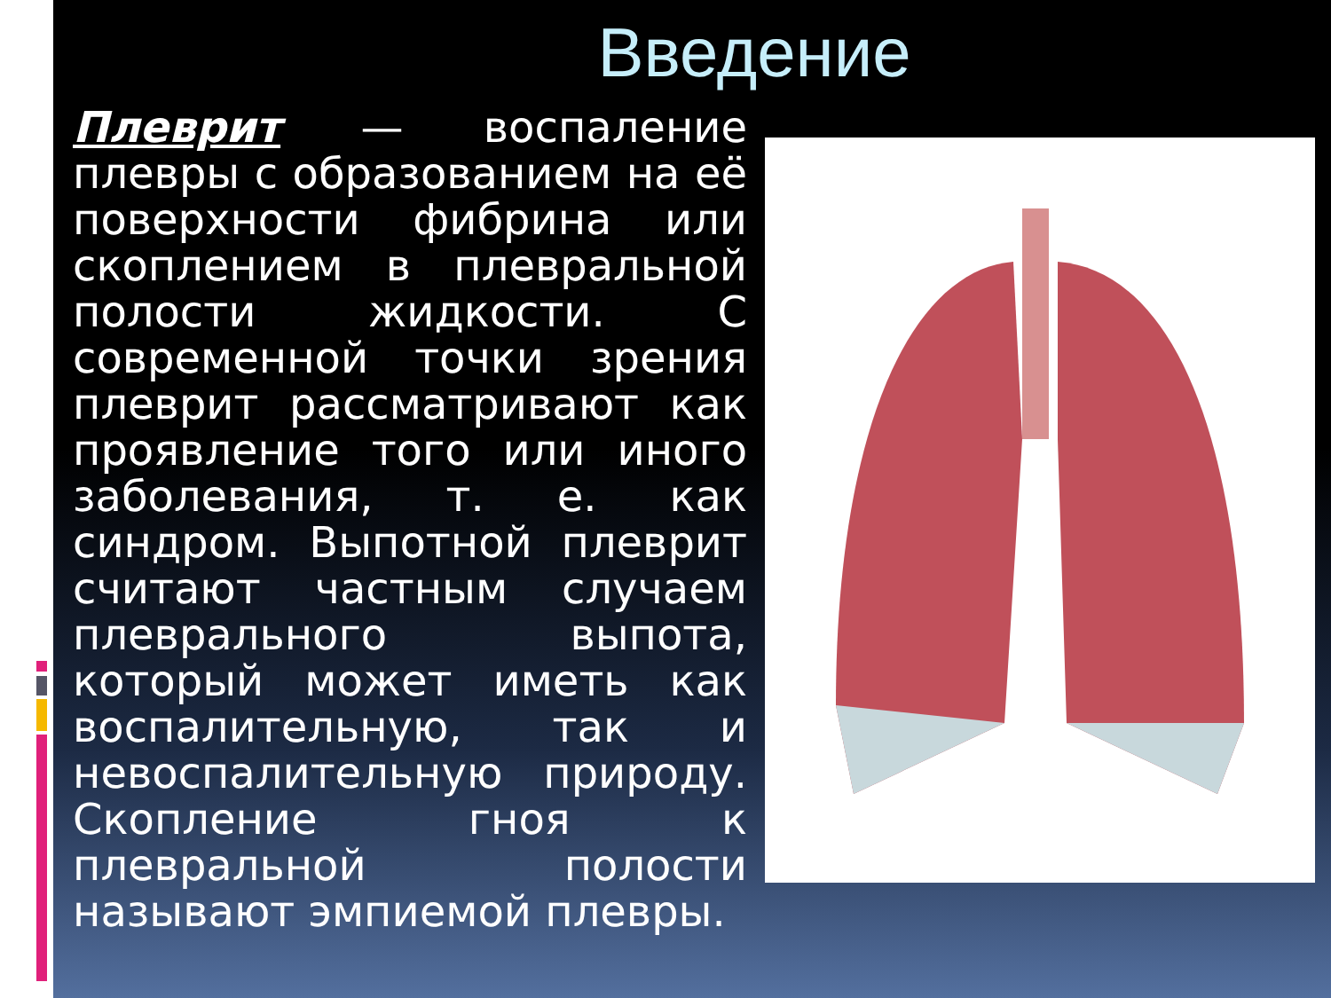Введение
Плеврит — воспаление плевры с образованием на её поверхности фибрина или скоплением в плевральной полости жидкости. С современной точки зрения плеврит рассматривают как проявление того или иного заболевания, т. е. как синдром. Выпотной плеврит считают частным случаем плеврального выпота, который может иметь как воспалительную, так и невоспалительную природу. Скопление гноя к плевральной полости называют эмпиемой плевры.